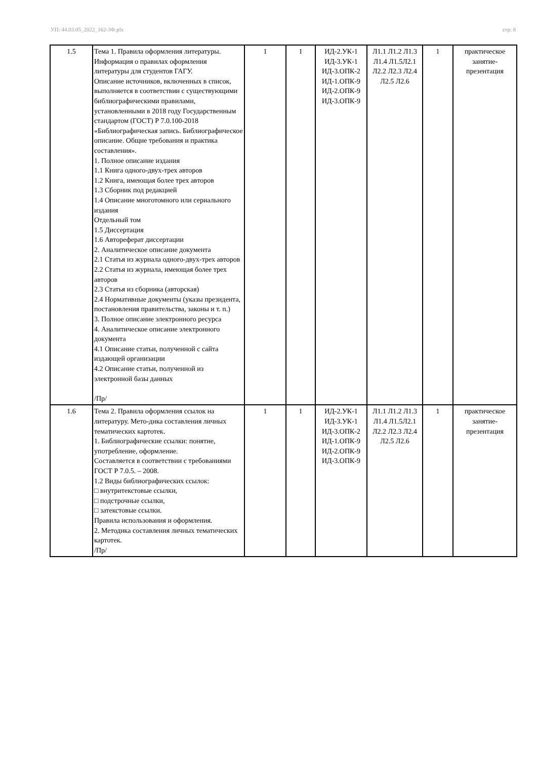УП: 44.03.05_2022_162-3Ф.plx стр. 8
| 1.5 | Тема 1. Правила оформления литературы. Информация о правилах оформления литературы для студентов ГАГУ. Описание источников, включенных в список, выполняется в соответствии с существующими библиографическими правилами, установленными в 2018 году Государственным стандартом (ГОСТ) Р 7.0.100-2018 «Библиографическая запись. Библиографическое описание. Общие требования и практика составления». 1. Полное описание издания 1.1 Книга одного-двух-трех авторов 1.2 Книга, имеющая более трех авторов 1.3 Сборник под редакцией 1.4 Описание многотомного или сериального издания Отдельный том 1.5 Диссертация 1.6 Автореферат диссертации 2. Аналитическое описание документа 2.1 Статья из журнала одного-двух-трех авторов 2.2 Статья из журнала, имеющая более трех авторов 2.3 Статья из сборника (авторская) 2.4 Нормативные документы (указы президента, постановления правительства, законы и т. п.) 3. Полное описание электронного ресурса 4. Аналитическое описание электронного документа 4.1 Описание статьи, полученной с сайта издающей организации 4.2 Описание статьи, полученной из электронной базы данных /Пр/ | 1 | 1 | ИД-2.УК-1 ИД-3.УК-1 ИД-3.ОПК-2 ИД-1.ОПК-9 ИД-2.ОПК-9 ИД-3.ОПК-9 | Л1.1 Л1.2 Л1.3 Л1.4 Л1.5Л2.1 Л2.2 Л2.3 Л2.4 Л2.5 Л2.6 | 1 | практическое занятие-презентация |
| 1.6 | Тема 2. Правила оформления ссылок на литературу. Мето-дика составления личных тематических картотек. 1. Библиографические ссылки: понятие, употребление, оформление. Составляется в соответствии с требованиями ГОСТ Р 7.0.5. – 2008. 1.2 Виды библиографических ссылок: □ внутритекстовые ссылки, □ подстрочные ссылки, □ затекстовые ссылки. Правила использования и оформления. 2. Методика составления личных тематических картотек. /Пр/ | 1 | 1 | ИД-2.УК-1 ИД-3.УК-1 ИД-3.ОПК-2 ИД-1.ОПК-9 ИД-2.ОПК-9 ИД-3.ОПК-9 | Л1.1 Л1.2 Л1.3 Л1.4 Л1.5Л2.1 Л2.2 Л2.3 Л2.4 Л2.5 Л2.6 | 1 | практическое занятие-презентация |